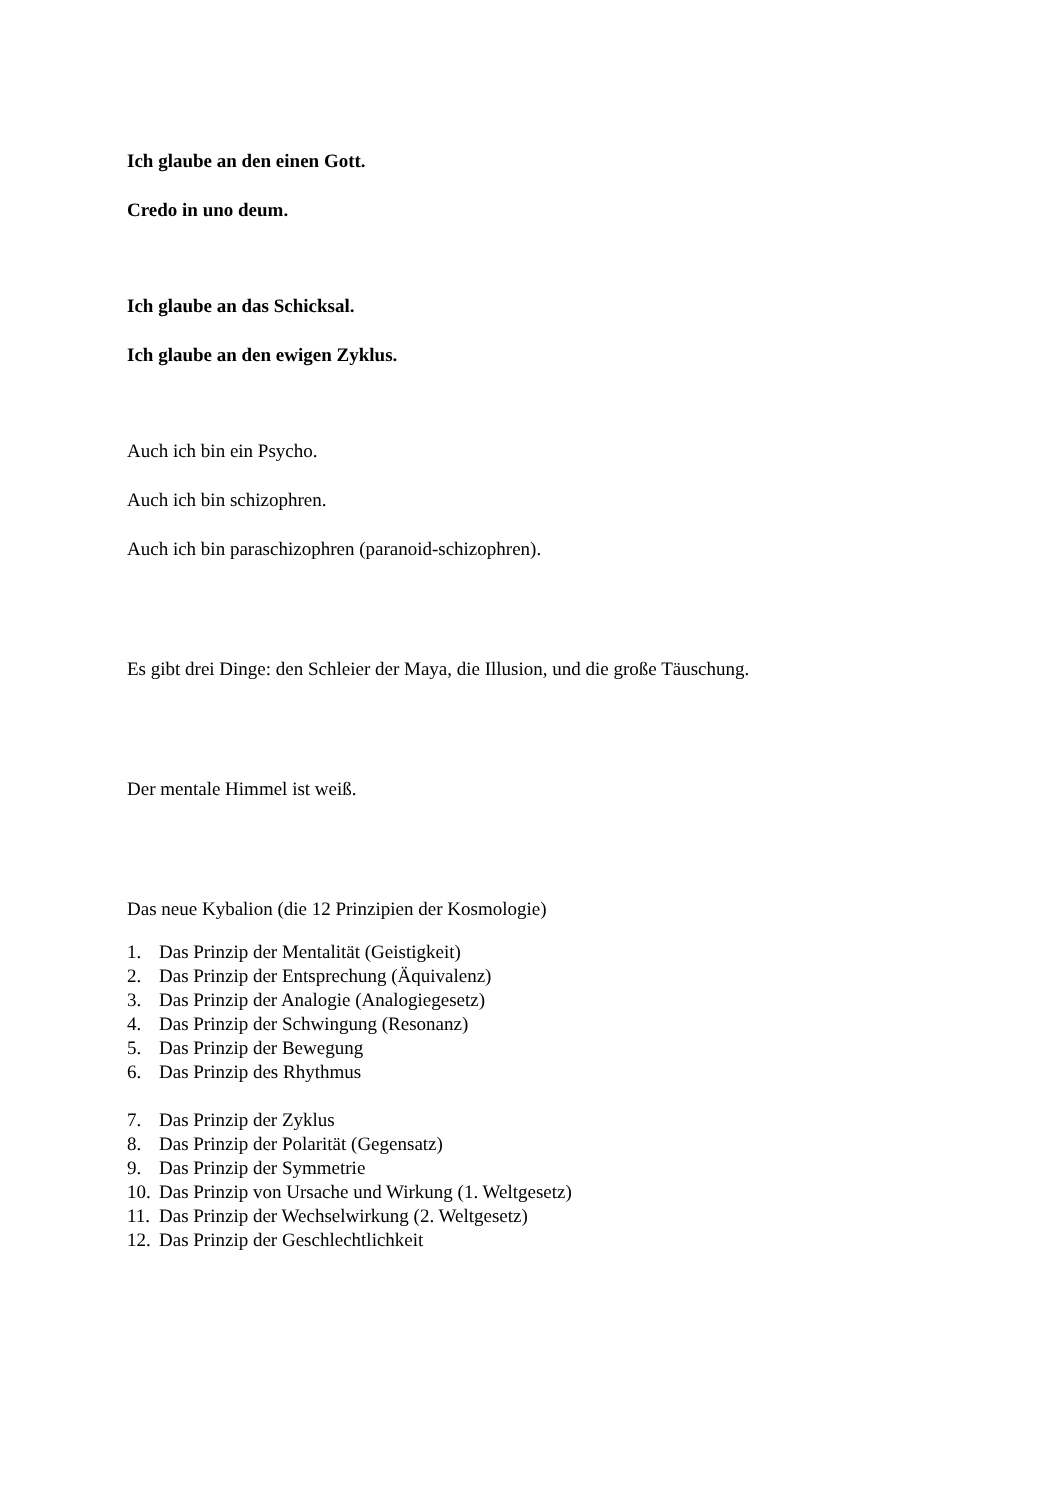Ich glaube an den einen Gott.
Credo in uno deum.
Ich glaube an das Schicksal.
Ich glaube an den ewigen Zyklus.
Auch ich bin ein Psycho.
Auch ich bin schizophren.
Auch ich bin paraschizophren (paranoid-schizophren).
Es gibt drei Dinge: den Schleier der Maya, die Illusion, und die große Täuschung.
Der mentale Himmel ist weiß.
Das neue Kybalion (die 12 Prinzipien der Kosmologie)
1. Das Prinzip der Mentalität (Geistigkeit)
2. Das Prinzip der Entsprechung (Äquivalenz)
3. Das Prinzip der Analogie (Analogiegesetz)
4. Das Prinzip der Schwingung (Resonanz)
5. Das Prinzip der Bewegung
6. Das Prinzip des Rhythmus
7. Das Prinzip der Zyklus
8. Das Prinzip der Polarität (Gegensatz)
9. Das Prinzip der Symmetrie
10. Das Prinzip von Ursache und Wirkung (1. Weltgesetz)
11. Das Prinzip der Wechselwirkung (2. Weltgesetz)
12. Das Prinzip der Geschlechtlichkeit